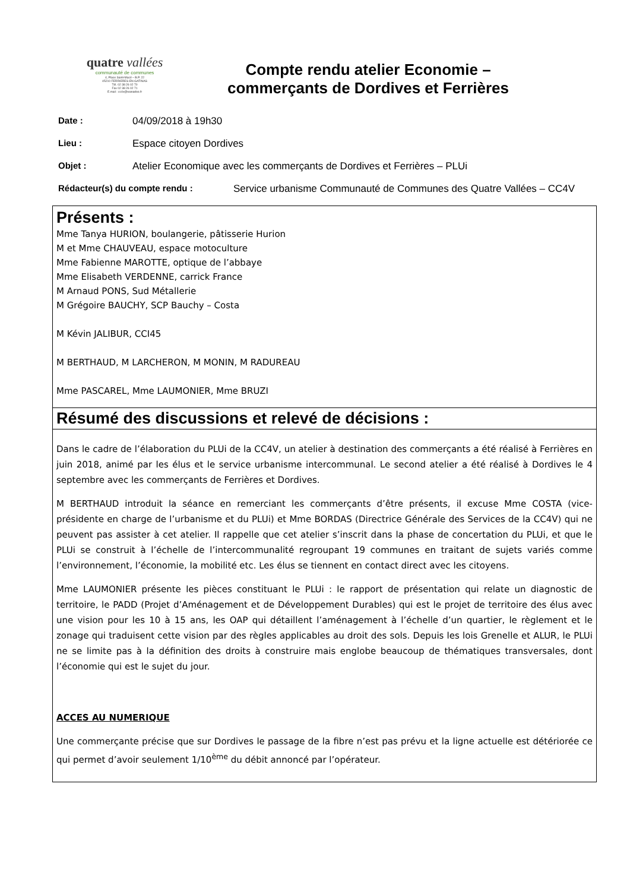quatre vallées
communauté de communes
4, Place Saint-Macé – B.P. 22
45210 FERRIERES-EN-GATINAS
Tél. 02 38 26 02 70
Fax 02 38 26 02 71
E.mail : cc4v@wanadoo.fr
Compte rendu atelier Economie –
commerçants de Dordives et Ferrières
Date : 04/09/2018 à 19h30
Lieu : Espace citoyen Dordives
Objet : Atelier Economique avec les commerçants de Dordives et Ferrières – PLUi
Rédacteur(s) du compte rendu : Service urbanisme Communauté de Communes des Quatre Vallées – CC4V
Présents :
Mme Tanya HURION, boulangerie, pâtisserie Hurion
M et Mme CHAUVEAU, espace motoculture
Mme Fabienne MAROTTE, optique de l’abbaye
Mme Elisabeth VERDENNE, carrick France
M Arnaud PONS, Sud Métallerie
M Grégoire BAUCHY, SCP Bauchy – Costa
M Kévin JALIBUR, CCI45
M BERTHAUD, M LARCHERON, M MONIN, M RADUREAU
Mme PASCAREL, Mme LAUMONIER, Mme BRUZI
Résumé des discussions et relevé de décisions :
Dans le cadre de l’élaboration du PLUi de la CC4V, un atelier à destination des commerçants a été réalisé à Ferrières en juin 2018, animé par les élus et le service urbanisme intercommunal. Le second atelier a été réalisé à Dordives le 4 septembre avec les commerçants de Ferrières et Dordives.
M BERTHAUD introduit la séance en remerciant les commerçants d’être présents, il excuse Mme COSTA (vice-présidente en charge de l’urbanisme et du PLUi) et Mme BORDAS (Directrice Générale des Services de la CC4V) qui ne peuvent pas assister à cet atelier. Il rappelle que cet atelier s’inscrit dans la phase de concertation du PLUi, et que le PLUi se construit à l’échelle de l’intercommunalité regroupant 19 communes en traitant de sujets variés comme l’environnement, l’économie, la mobilité etc. Les élus se tiennent en contact direct avec les citoyens.
Mme LAUMONIER présente les pièces constituant le PLUi : le rapport de présentation qui relate un diagnostic de territoire, le PADD (Projet d’Aménagement et de Développement Durables) qui est le projet de territoire des élus avec une vision pour les 10 à 15 ans, les OAP qui détaillent l’aménagement à l’échelle d’un quartier, le règlement et le zonage qui traduisent cette vision par des règles applicables au droit des sols. Depuis les lois Grenelle et ALUR, le PLUi ne se limite pas à la définition des droits à construire mais englobe beaucoup de thématiques transversales, dont l’économie qui est le sujet du jour.
ACCES AU NUMERIQUE
Une commerçante précise que sur Dordives le passage de la fibre n’est pas prévu et la ligne actuelle est détériorée ce qui permet d’avoir seulement 1/10<sup>ème</sup> du débit annoncé par l’opérateur.